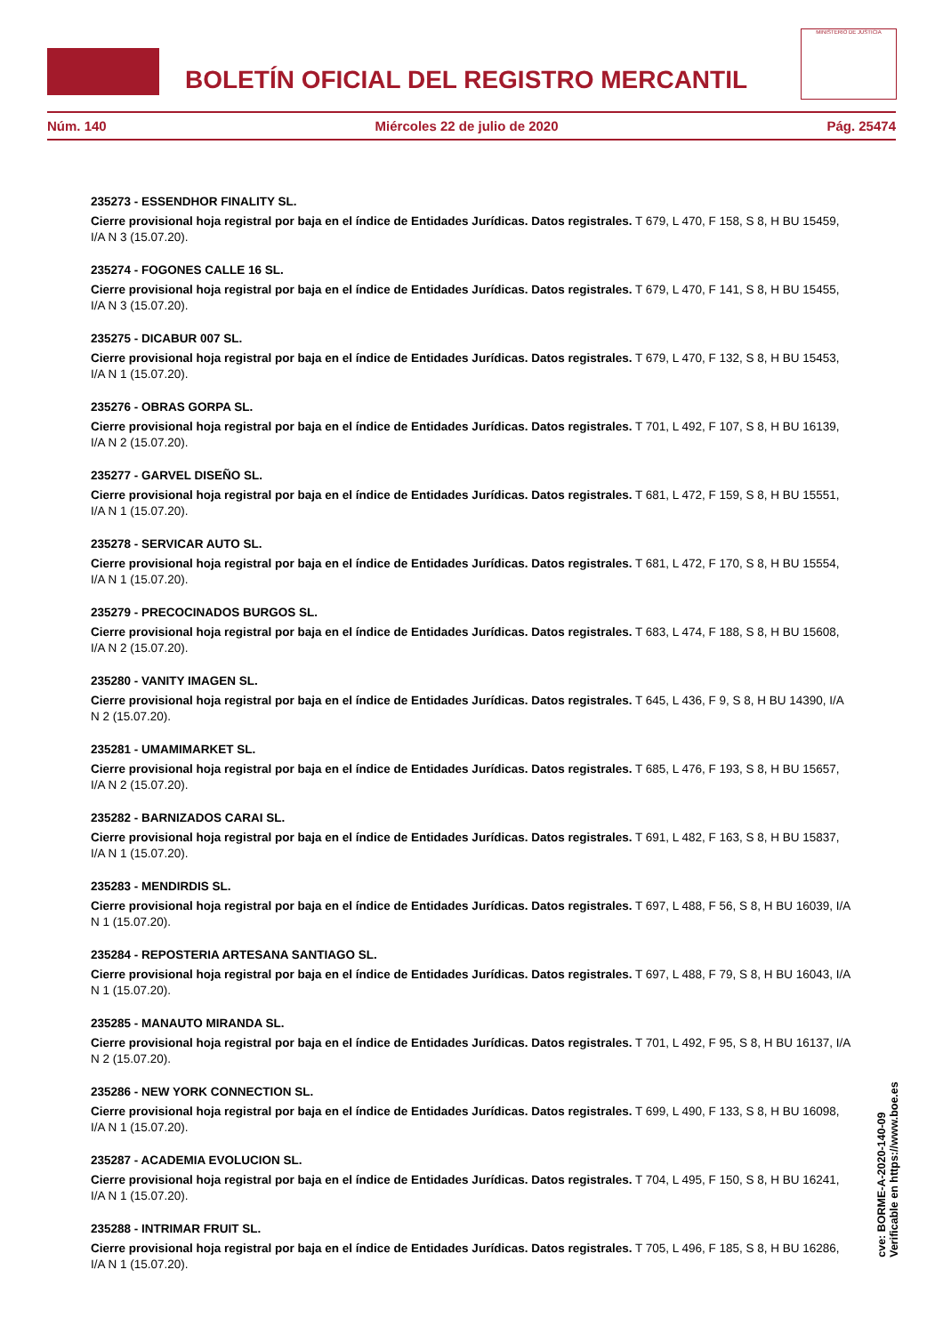MINISTERIO DE JUSTICIA
BOLETÍN OFICIAL DEL REGISTRO MERCANTIL
Núm. 140 Miércoles 22 de julio de 2020 Pág. 25474
235273 - ESSENDHOR FINALITY SL.
Cierre provisional hoja registral por baja en el índice de Entidades Jurídicas. Datos registrales. T 679, L 470, F 158, S 8, H BU 15459, I/A N 3 (15.07.20).
235274 - FOGONES CALLE 16 SL.
Cierre provisional hoja registral por baja en el índice de Entidades Jurídicas. Datos registrales. T 679, L 470, F 141, S 8, H BU 15455, I/A N 3 (15.07.20).
235275 - DICABUR 007 SL.
Cierre provisional hoja registral por baja en el índice de Entidades Jurídicas. Datos registrales. T 679, L 470, F 132, S 8, H BU 15453, I/A N 1 (15.07.20).
235276 - OBRAS GORPA SL.
Cierre provisional hoja registral por baja en el índice de Entidades Jurídicas. Datos registrales. T 701, L 492, F 107, S 8, H BU 16139, I/A N 2 (15.07.20).
235277 - GARVEL DISEÑO SL.
Cierre provisional hoja registral por baja en el índice de Entidades Jurídicas. Datos registrales. T 681, L 472, F 159, S 8, H BU 15551, I/A N 1 (15.07.20).
235278 - SERVICAR AUTO SL.
Cierre provisional hoja registral por baja en el índice de Entidades Jurídicas. Datos registrales. T 681, L 472, F 170, S 8, H BU 15554, I/A N 1 (15.07.20).
235279 - PRECOCINADOS BURGOS SL.
Cierre provisional hoja registral por baja en el índice de Entidades Jurídicas. Datos registrales. T 683, L 474, F 188, S 8, H BU 15608, I/A N 2 (15.07.20).
235280 - VANITY IMAGEN SL.
Cierre provisional hoja registral por baja en el índice de Entidades Jurídicas. Datos registrales. T 645, L 436, F 9, S 8, H BU 14390, I/A N 2 (15.07.20).
235281 - UMAMIMARKET SL.
Cierre provisional hoja registral por baja en el índice de Entidades Jurídicas. Datos registrales. T 685, L 476, F 193, S 8, H BU 15657, I/A N 2 (15.07.20).
235282 - BARNIZADOS CARAI SL.
Cierre provisional hoja registral por baja en el índice de Entidades Jurídicas. Datos registrales. T 691, L 482, F 163, S 8, H BU 15837, I/A N 1 (15.07.20).
235283 - MENDIRDIS SL.
Cierre provisional hoja registral por baja en el índice de Entidades Jurídicas. Datos registrales. T 697, L 488, F 56, S 8, H BU 16039, I/A N 1 (15.07.20).
235284 - REPOSTERIA ARTESANA SANTIAGO SL.
Cierre provisional hoja registral por baja en el índice de Entidades Jurídicas. Datos registrales. T 697, L 488, F 79, S 8, H BU 16043, I/A N 1 (15.07.20).
235285 - MANAUTO MIRANDA SL.
Cierre provisional hoja registral por baja en el índice de Entidades Jurídicas. Datos registrales. T 701, L 492, F 95, S 8, H BU 16137, I/A N 2 (15.07.20).
235286 - NEW YORK CONNECTION SL.
Cierre provisional hoja registral por baja en el índice de Entidades Jurídicas. Datos registrales. T 699, L 490, F 133, S 8, H BU 16098, I/A N 1 (15.07.20).
235287 - ACADEMIA EVOLUCION SL.
Cierre provisional hoja registral por baja en el índice de Entidades Jurídicas. Datos registrales. T 704, L 495, F 150, S 8, H BU 16241, I/A N 1 (15.07.20).
235288 - INTRIMAR FRUIT SL.
Cierre provisional hoja registral por baja en el índice de Entidades Jurídicas. Datos registrales. T 705, L 496, F 185, S 8, H BU 16286, I/A N 1 (15.07.20).
cve: BORME-A-2020-140-09
Verificable en https://www.boe.es